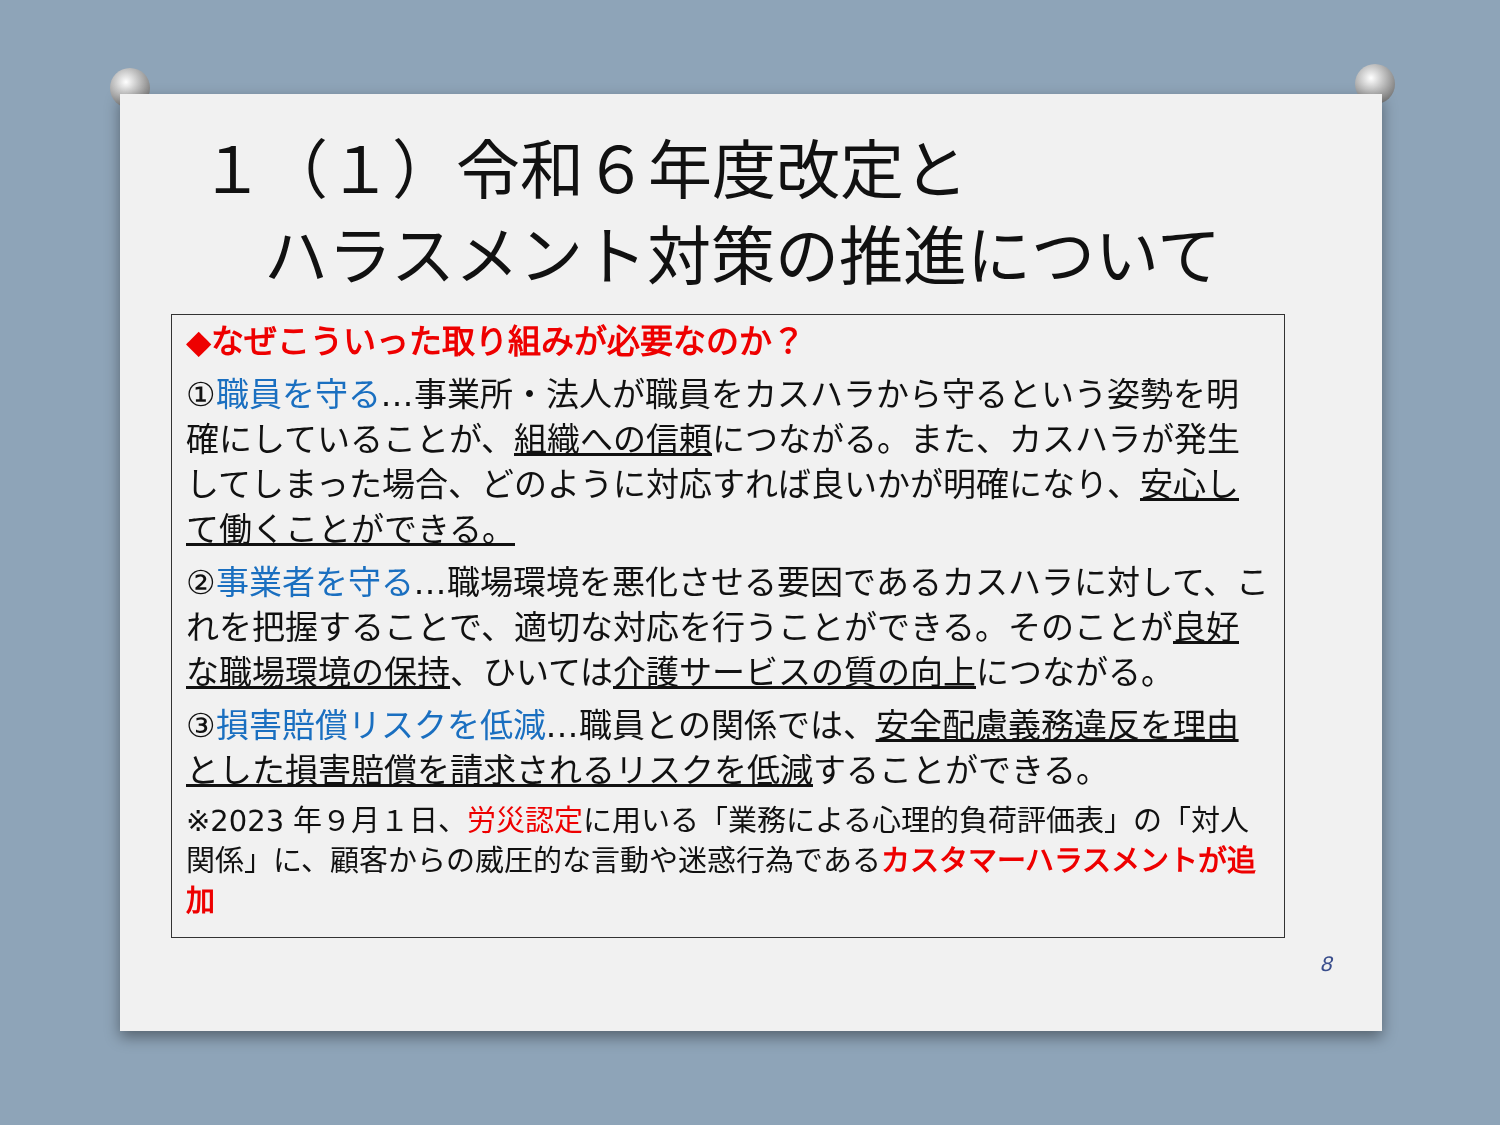１（１）令和６年度改定と
　ハラスメント対策の推進について
◆なぜこういった取り組みが必要なのか？
①職員を守る…事業所・法人が職員をカスハラから守るという姿勢を明確にしていることが、組織への信頼につながる。また、カスハラが発生してしまった場合、どのように対応すれば良いかが明確になり、安心して働くことができる。
②事業者を守る…職場環境を悪化させる要因であるカスハラに対して、これを把握することで、適切な対応を行うことができる。そのことが良好な職場環境の保持、ひいては介護サービスの質の向上につながる。
③損害賠償リスクを低減…職員との関係では、安全配慮義務違反を理由とした損害賠償を請求されるリスクを低減することができる。
※2023 年９月１日、労災認定に用いる「業務による心理的負荷評価表」の「対人関係」に、顧客からの威圧的な言動や迷惑行為であるカスタマーハラスメントが追加
8